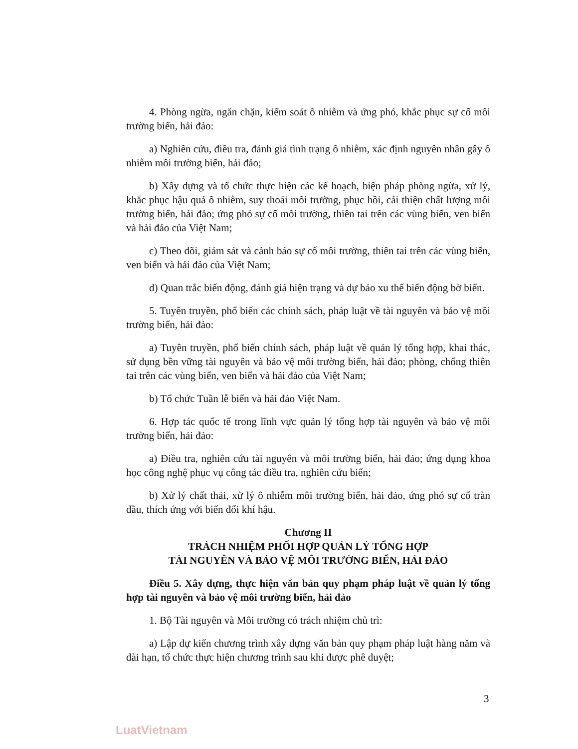4. Phòng ngừa, ngăn chặn, kiểm soát ô nhiễm và ứng phó, khắc phục sự cố môi trường biển, hải đảo:
a) Nghiên cứu, điều tra, đánh giá tình trạng ô nhiễm, xác định nguyên nhân gây ô nhiễm môi trường biển, hải đảo;
b) Xây dựng và tổ chức thực hiện các kế hoạch, biện pháp phòng ngừa, xử lý, khắc phục hậu quả ô nhiễm, suy thoái môi trường, phục hồi, cải thiện chất lượng môi trường biển, hải đảo; ứng phó sự cố môi trường, thiên tai trên các vùng biển, ven biển và hải đảo của Việt Nam;
c) Theo dõi, giám sát và cảnh báo sự cố môi trường, thiên tai trên các vùng biển, ven biển và hải đảo của Việt Nam;
d) Quan trắc biến động, đánh giá hiện trạng và dự báo xu thế biến động bờ biển.
5. Tuyên truyền, phổ biến các chính sách, pháp luật về tài nguyên và bảo vệ môi trường biển, hải đảo:
a) Tuyên truyền, phổ biến chính sách, pháp luật về quản lý tổng hợp, khai thác, sử dụng bền vững tài nguyên và bảo vệ môi trường biển, hải đảo; phòng, chống thiên tai trên các vùng biển, ven biển và hải đảo của Việt Nam;
b) Tổ chức Tuần lễ biển và hải đảo Việt Nam.
6. Hợp tác quốc tế trong lĩnh vực quản lý tổng hợp tài nguyên và bảo vệ môi trường biển, hải đảo:
a) Điều tra, nghiên cứu tài nguyên và môi trường biển, hải đảo; ứng dụng khoa học công nghệ phục vụ công tác điều tra, nghiên cứu biển;
b) Xử lý chất thải, xử lý ô nhiễm môi trường biển, hải đảo, ứng phó sự cố tràn dầu, thích ứng với biến đổi khí hậu.
Chương II
TRÁCH NHIỆM PHỐI HỢP QUẢN LÝ TỔNG HỢP
TÀI NGUYÊN VÀ BẢO VỆ MÔI TRƯỜNG BIỂN, HẢI ĐẢO
Điều 5. Xây dựng, thực hiện văn bản quy phạm pháp luật về quản lý tổng hợp tài nguyên và bảo vệ môi trường biển, hải đảo
1. Bộ Tài nguyên và Môi trường có trách nhiệm chủ trì:
a) Lập dự kiến chương trình xây dựng văn bản quy phạm pháp luật hàng năm và dài hạn, tổ chức thực hiện chương trình sau khi được phê duyệt;
3
LuatVietnam